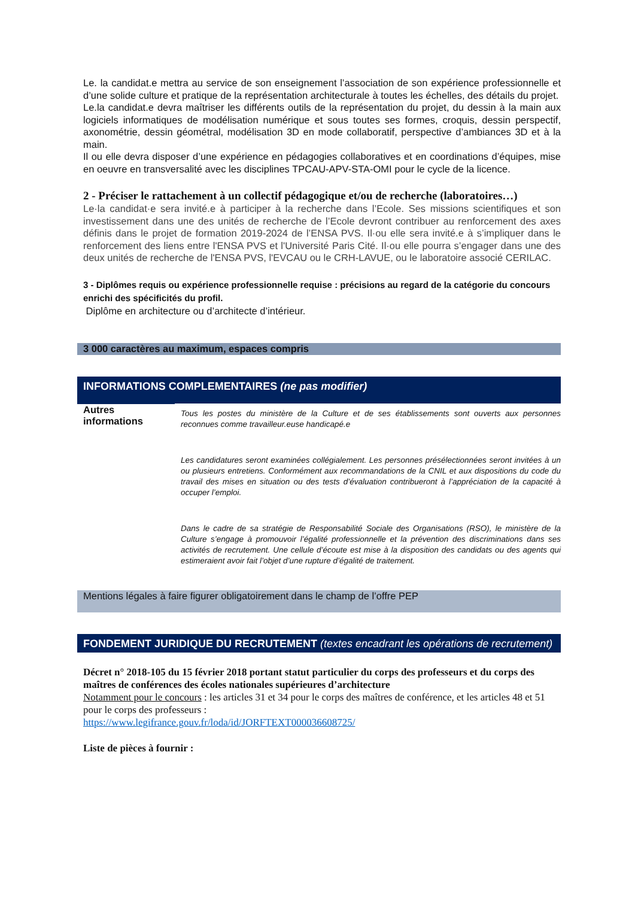Le. la candidat.e mettra au service de son enseignement l’association de son expérience professionnelle et d’une solide culture et pratique de la représentation architecturale à toutes les échelles, des détails du projet.
Le.la candidat.e devra maîtriser les différents outils de la représentation du projet, du dessin à la main aux logiciels informatiques de modélisation numérique et sous toutes ses formes, croquis, dessin perspectif, axonométrie, dessin géométral, modélisation 3D en mode collaboratif, perspective d’ambiances 3D et à la main.
Il ou elle devra disposer d’une expérience en pédagogies collaboratives et en coordinations d’équipes, mise en oeuvre en transversalité avec les disciplines TPCAU-APV-STA-OMI pour le cycle de la licence.
2 - Préciser le rattachement à un collectif pédagogique et/ou de recherche (laboratoires…)
Le·la candidat·e sera invité.e à participer à la recherche dans l’Ecole. Ses missions scientifiques et son investissement dans une des unités de recherche de l’Ecole devront contribuer au renforcement des axes définis dans le projet de formation 2019-2024 de l’ENSA PVS. Il·ou elle sera invité.e à s’impliquer dans le renforcement des liens entre l'ENSA PVS et l'Université Paris Cité. Il·ou elle pourra s’engager dans une des deux unités de recherche de l'ENSA PVS, l'EVCAU ou le CRH-LAVUE, ou le laboratoire associé CERILAC.
3 - Diplômes requis ou expérience professionnelle requise : précisions au regard de la catégorie du concours enrichi des spécificités du profil.
Diplôme en architecture ou d’architecte d’intérieur.
3 000 caractères au maximum, espaces compris
INFORMATIONS COMPLEMENTAIRES (ne pas modifier)
Autres informations
Tous les postes du ministère de la Culture et de ses établissements sont ouverts aux personnes reconnues comme travailleur.euse handicapé.e
Les candidatures seront examinées collégialement. Les personnes présélectionnées seront invitées à un ou plusieurs entretiens. Conformément aux recommandations de la CNIL et aux dispositions du code du travail des mises en situation ou des tests d’évaluation contribueront à l’appréciation de la capacité à occuper l’emploi.
Dans le cadre de sa stratégie de Responsabilité Sociale des Organisations (RSO), le ministère de la Culture s’engage à promouvoir l’égalité professionnelle et la prévention des discriminations dans ses activités de recrutement. Une cellule d’écoute est mise à la disposition des candidats ou des agents qui estimeraient avoir fait l’objet d’une rupture d’égalité de traitement.
Mentions légales à faire figurer obligatoirement dans le champ de l’offre PEP
FONDEMENT JURIDIQUE DU RECRUTEMENT (textes encadrant les opérations de recrutement)
Décret n° 2018-105 du 15 février 2018 portant statut particulier du corps des professeurs et du corps des maîtres de conférences des écoles nationales supérieures d’architecture
Notamment pour le concours : les articles 31 et 34 pour le corps des maîtres de conférence, et les articles 48 et 51 pour le corps des professeurs :
https://www.legifrance.gouv.fr/loda/id/JORFTEXT000036608725/
Liste de pièces à fournir :